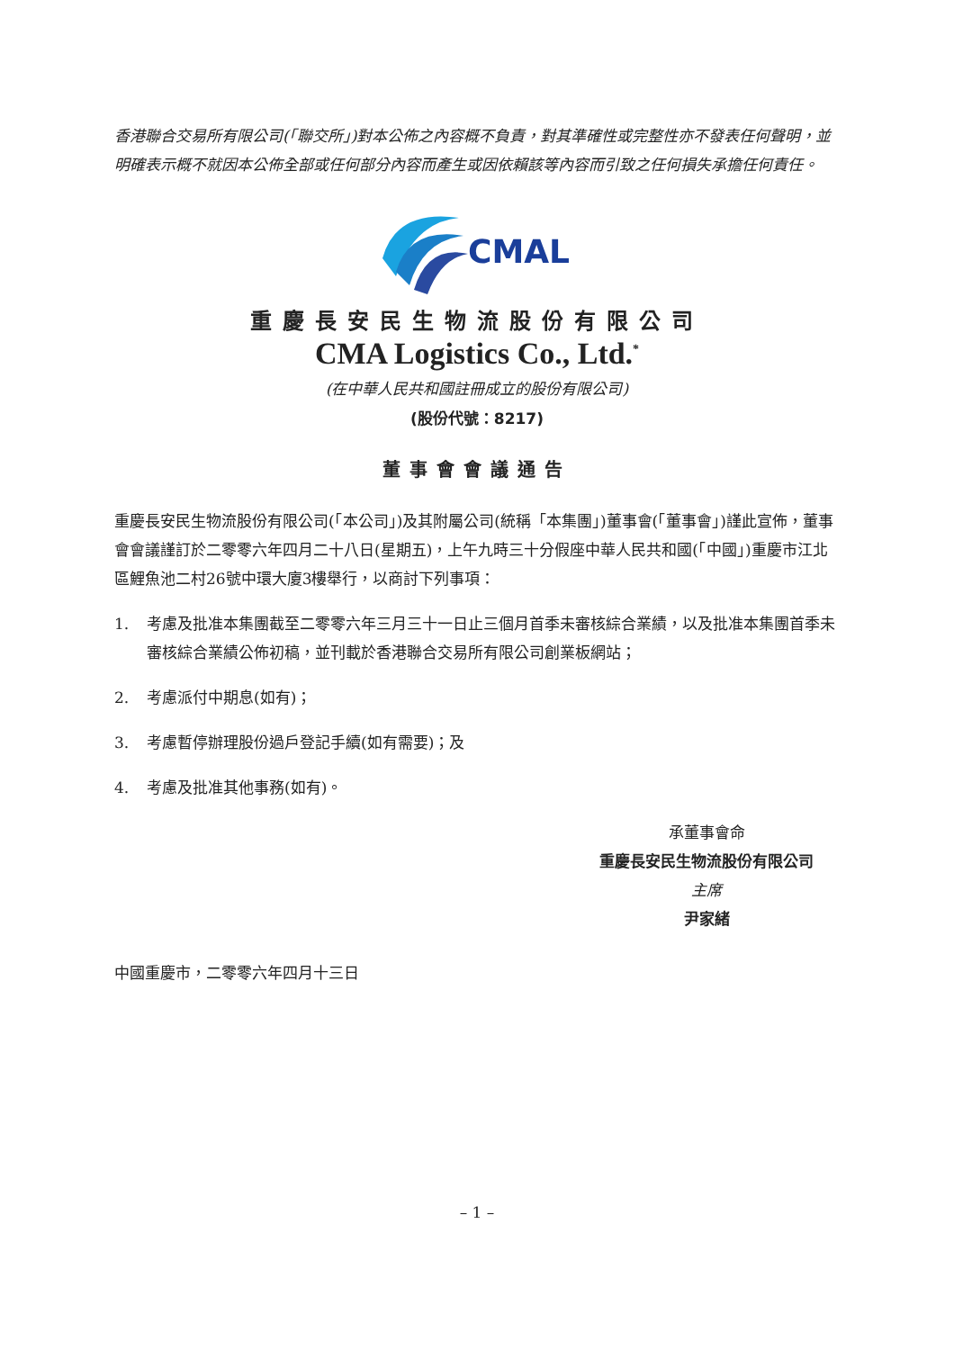香港聯合交易所有限公司(「聯交所」)對本公佈之內容概不負責，對其準確性或完整性亦不發表任何聲明，並明確表示概不就因本公佈全部或任何部分內容而產生或因依賴該等內容而引致之任何損失承擔任何責任。
CMAL
重慶長安民生物流股份有限公司
CMA Logistics Co., Ltd.<sup>*</sup>
(在中華人民共和國註冊成立的股份有限公司)
(股份代號：8217)
董事會會議通告
重慶長安民生物流股份有限公司(「本公司」)及其附屬公司(統稱「本集團」)董事會(「董事會」)謹此宣佈，董事會會議謹訂於二零零六年四月二十八日(星期五)，上午九時三十分假座中華人民共和國(「中國」)重慶市江北區鯉魚池二村26號中環大廈3樓舉行，以商討下列事項：
1. 考慮及批准本集團截至二零零六年三月三十一日止三個月首季未審核綜合業績，以及批准本集團首季未審核綜合業績公佈初稿，並刊載於香港聯合交易所有限公司創業板網站；
2. 考慮派付中期息(如有)；
3. 考慮暫停辦理股份過戶登記手續(如有需要)；及
4. 考慮及批准其他事務(如有)。
承董事會命
重慶長安民生物流股份有限公司
主席
尹家緒
中國重慶市，二零零六年四月十三日
– 1 –